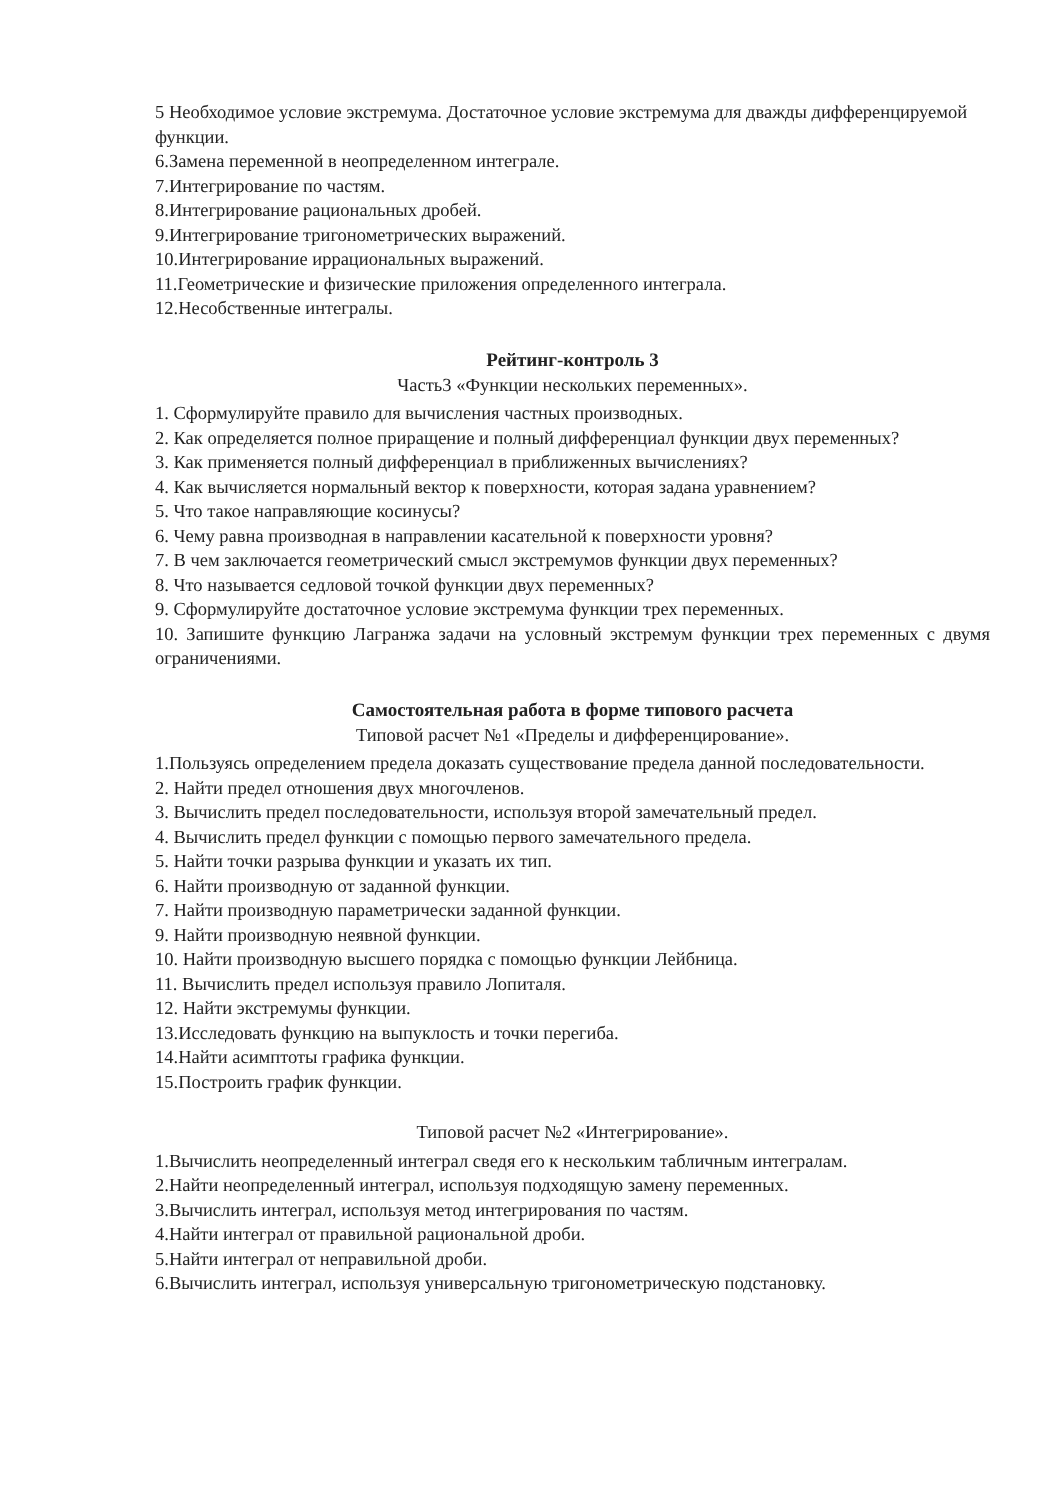5 Необходимое условие экстремума. Достаточное условие экстремума для дважды дифференцируемой функции.
6.Замена переменной в неопределенном интеграле.
7.Интегрирование по частям.
8.Интегрирование рациональных дробей.
9.Интегрирование тригонометрических выражений.
10.Интегрирование иррациональных выражений.
11.Геометрические и физические приложения определенного интеграла.
12.Несобственные интегралы.
Рейтинг-контроль 3
Часть3 «Функции нескольких переменных».
1. Сформулируйте правило для вычисления частных производных.
2. Как определяется полное приращение и полный дифференциал функции двух переменных?
3. Как применяется полный дифференциал в приближенных вычислениях?
4. Как вычисляется нормальный вектор к поверхности, которая задана уравнением?
5. Что такое направляющие косинусы?
6. Чему равна производная в направлении касательной к поверхности уровня?
7. В чем заключается геометрический смысл экстремумов функции двух переменных?
8. Что называется седловой точкой функции двух переменных?
9. Сформулируйте достаточное условие экстремума функции трех переменных.
10. Запишите функцию Лагранжа задачи на условный экстремум функции трех переменных с двумя ограничениями.
Самостоятельная работа в форме типового расчета
Типовой расчет №1 «Пределы и дифференцирование».
1.Пользуясь определением предела доказать существование предела данной последовательности.
2. Найти предел отношения двух многочленов.
3. Вычислить предел последовательности, используя второй замечательный предел.
4. Вычислить предел функции с помощью первого замечательного предела.
5. Найти точки разрыва функции и указать их тип.
6. Найти производную от заданной функции.
7. Найти производную параметрически заданной функции.
9. Найти производную неявной функции.
10. Найти производную высшего порядка с помощью функции Лейбница.
11. Вычислить предел используя правило Лопиталя.
12. Найти экстремумы функции.
13.Исследовать функцию на выпуклость и точки перегиба.
14.Найти асимптоты графика функции.
15.Построить график функции.
Типовой расчет №2 «Интегрирование».
1.Вычислить неопределенный интеграл сведя его к нескольким табличным интегралам.
2.Найти неопределенный интеграл, используя подходящую замену переменных.
3.Вычислить интеграл, используя метод интегрирования по частям.
4.Найти интеграл от правильной рациональной дроби.
5.Найти интеграл от неправильной дроби.
6.Вычислить интеграл, используя универсальную тригонометрическую подстановку.